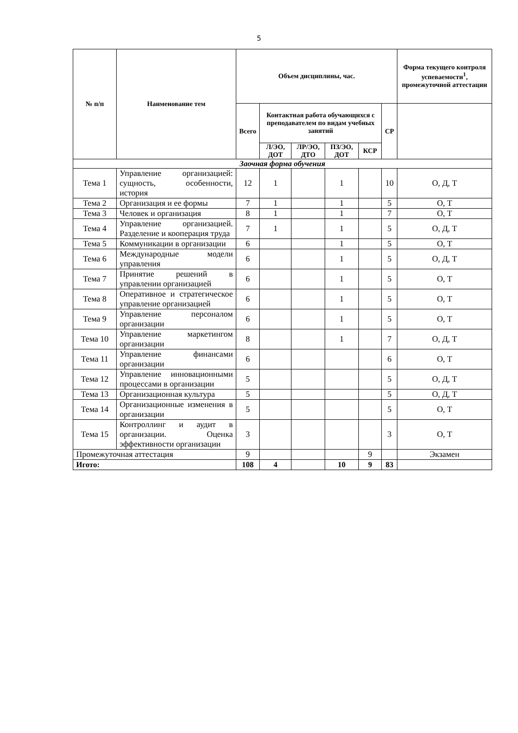5
| № п/п | Наименование тем | Объем дисциплины, час. | | | | | | Форма текущего контроля успеваемости<sup>1</sup>, промежуточной аттестации |
| --- | --- | --- | --- | --- | --- | --- | --- | --- |
| | | Всего | Контактная работа обучающихся с преподавателем по видам учебных занятий | | | | СР | |
| | | | Л/ЭО, ДОТ | ЛР/ЭО, ДТО | ПЗ/ЭО, ДОТ | КСР | | |
| Заочная форма обучения | | | | | | | | |
| Тема 1 | Управление организацией: сущность, особенности, история | 12 | 1 | | 1 | | 10 | О, Д, Т |
| Тема 2 | Организация и ее формы | 7 | 1 | | 1 | | 5 | О, Т |
| Тема 3 | Человек и организация | 8 | 1 | | 1 | | 7 | О, Т |
| Тема 4 | Управление организацией. Разделение и кооперация труда | 7 | 1 | | 1 | | 5 | О, Д, Т |
| Тема 5 | Коммуникации в организации | 6 | | | 1 | | 5 | О, Т |
| Тема 6 | Международные модели управления | 6 | | | 1 | | 5 | О, Д, Т |
| Тема 7 | Принятие решений в управлении организацией | 6 | | | 1 | | 5 | О, Т |
| Тема 8 | Оперативное и стратегическое управление организацией | 6 | | | 1 | | 5 | О, Т |
| Тема 9 | Управление персоналом организации | 6 | | | 1 | | 5 | О, Т |
| Тема 10 | Управление маркетингом организации | 8 | | | 1 | | 7 | О, Д, Т |
| Тема 11 | Управление финансами организации | 6 | | | | | 6 | О, Т |
| Тема 12 | Управление инновационными процессами в организации | 5 | | | | | 5 | О, Д, Т |
| Тема 13 | Организационная культура | 5 | | | | | 5 | О, Д, Т |
| Тема 14 | Организационные изменения в организации | 5 | | | | | 5 | О, Т |
| Тема 15 | Контроллинг и аудит в организации. Оценка эффективности организации | 3 | | | | | 3 | О, Т |
| Промежуточная аттестация | | 9 | | | | 9 | | Экзамен |
| Игото: | | 108 | 4 | | 10 | 9 | 83 | |